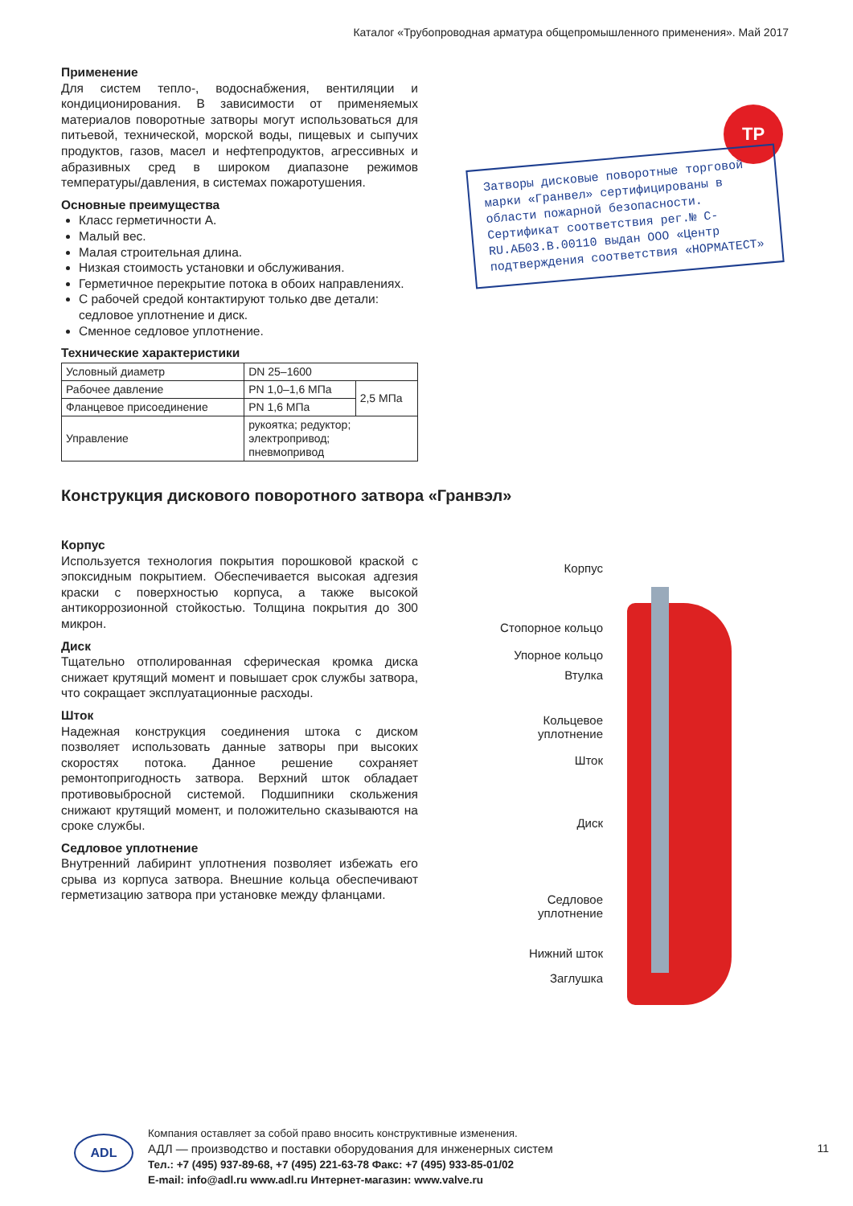Каталог «Трубопроводная арматура общепромышленного применения». Май 2017
Применение
Для систем тепло-, водоснабжения, вентиляции и кондиционирования. В зависимости от применяемых материалов поворотные затворы могут использоваться для питьевой, технической, морской воды, пищевых и сыпучих продуктов, газов, масел и нефтепродуктов, агрессивных и абразивных сред в широком диапазоне режимов температуры/давления, в системах пожаротушения.
Основные преимущества
Класс герметичности А.
Малый вес.
Малая строительная длина.
Низкая стоимость установки и обслуживания.
Герметичное перекрытие потока в обоих направлениях.
С рабочей средой контактируют только две детали: седловое уплотнение и диск.
Сменное седловое уплотнение.
Технические характеристики
| Условный диаметр | DN 25–1600 | |
| Рабочее давление | PN 1,0–1,6 МПа | 2,5 МПа |
| Фланцевое присоединение | PN 1,6 МПа | |
| Управление | рукоятка; редуктор; электропривод; пневмопривод | |
ТР
Затворы дисковые поворотные торговой марки «Гранвел» сертифицированы в области пожарной безопасности. Сертификат соответствия рег.№ C-RU.АБ03.В.00110 выдан ООО «Центр подтверждения соответствия «НОРМАТЕСТ»
Конструкция дискового поворотного затвора «Гранвэл»
Корпус
Используется технология покрытия порошковой краской с эпоксидным покрытием. Обеспечивается высокая адгезия краски с поверхностью корпуса, а также высокой антикоррозионной стойкостью. Толщина покрытия до 300 микрон.
Диск
Тщательно отполированная сферическая кромка диска снижает крутящий момент и повышает срок службы затвора, что сокращает эксплуатационные расходы.
Шток
Надежная конструкция соединения штока с диском позволяет использовать данные затворы при высоких скоростях потока. Данное решение сохраняет ремонтопригодность затвора. Верхний шток обладает противовыбросной системой. Подшипники скольжения снижают крутящий момент, и положительно сказываются на сроке службы.
Седловое уплотнение
Внутренний лабиринт уплотнения позволяет избежать его срыва из корпуса затвора. Внешние кольца обеспечивают герметизацию затвора при установке между фланцами.
Корпус
Стопорное кольцо
Упорное кольцо
Втулка
Кольцевое
уплотнение
Шток
Диск
Седловое
уплотнение
Нижний шток
Заглушка
ADL
Компания оставляет за собой право вносить конструктивные изменения.
АДЛ — производство и поставки оборудования для инженерных систем
Тел.: +7 (495) 937-89-68, +7 (495) 221-63-78 Факс: +7 (495) 933-85-01/02
E-mail: info@adl.ru www.adl.ru Интернет-магазин: www.valve.ru
11